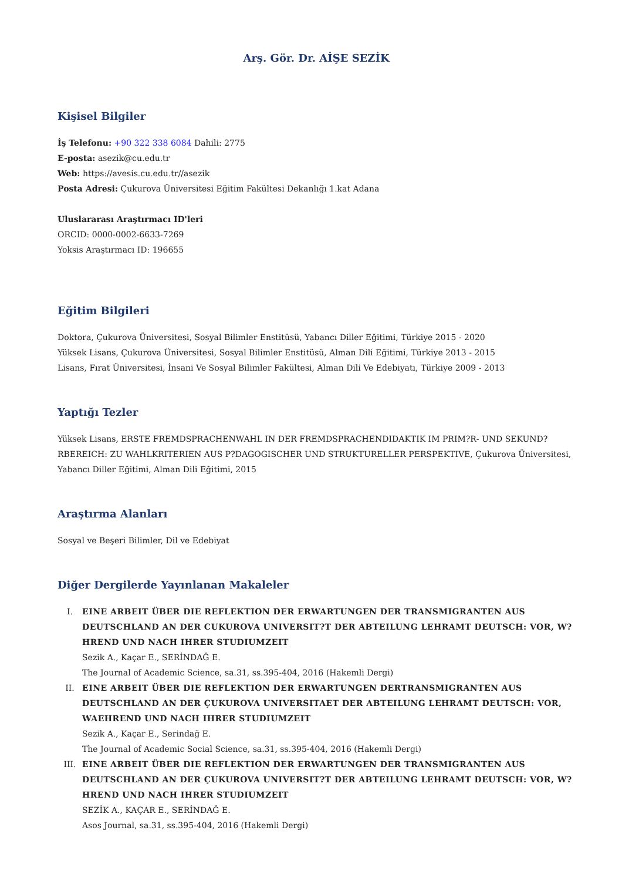Arş. Gör. Dr. AİŞE SEZİK
Kişisel Bilgiler
İş Telefonu: +90 322 338 6084 Dahili: 2775
E-posta: asezik@cu.edu.tr
Web: https://avesis.cu.edu.tr//asezik
Posta Adresi: Çukurova Üniversitesi Eğitim Fakültesi Dekanlığı 1.kat Adana
Uluslararası Araştırmacı ID'leri
ORCID: 0000-0002-6633-7269
Yoksis Araştırmacı ID: 196655
Eğitim Bilgileri
Doktora, Çukurova Üniversitesi, Sosyal Bilimler Enstitüsü, Yabancı Diller Eğitimi, Türkiye 2015 - 2020
Yüksek Lisans, Çukurova Üniversitesi, Sosyal Bilimler Enstitüsü, Alman Dili Eğitimi, Türkiye 2013 - 2015
Lisans, Fırat Üniversitesi, İnsani Ve Sosyal Bilimler Fakültesi, Alman Dili Ve Edebiyatı, Türkiye 2009 - 2013
Yaptığı Tezler
Yüksek Lisans, ERSTE FREMDSPRACHENWAHL IN DER FREMDSPRACHENDIDAKTIK IM PRIM?R- UND SEKUND? RBEREICH: ZU WAHLKRITERIEN AUS P?DAGOGISCHER UND STRUKTURELLER PERSPEKTIVE, Çukurova Üniversitesi, Yabancı Diller Eğitimi, Alman Dili Eğitimi, 2015
Araştırma Alanları
Sosyal ve Beşeri Bilimler, Dil ve Edebiyat
Diğer Dergilerde Yayınlanan Makaleler
I.
EINE ARBEIT ÜBER DIE REFLEKTION DER ERWARTUNGEN DER TRANSMIGRANTEN AUS DEUTSCHLAND AN DER CUKUROVA UNIVERSIT?T DER ABTEILUNG LEHRAMT DEUTSCH: VOR, W? HREND UND NACH IHRER STUDIUMZEIT
Sezik A., Kaçar E., SERİNDAĞ E.
The Journal of Academic Science, sa.31, ss.395-404, 2016 (Hakemli Dergi)
II.
EINE ARBEIT ÜBER DIE REFLEKTION DER ERWARTUNGEN DERTRANSMIGRANTEN AUS DEUTSCHLAND AN DER ÇUKUROVA UNIVERSITAET DER ABTEILUNG LEHRAMT DEUTSCH: VOR, WAEHREND UND NACH IHRER STUDIUMZEIT
Sezik A., Kaçar E., Serindağ E.
The Journal of Academic Social Science, sa.31, ss.395-404, 2016 (Hakemli Dergi)
III.
EINE ARBEIT ÜBER DIE REFLEKTION DER ERWARTUNGEN DER TRANSMIGRANTEN AUS DEUTSCHLAND AN DER ÇUKUROVA UNIVERSIT?T DER ABTEILUNG LEHRAMT DEUTSCH: VOR, W? HREND UND NACH IHRER STUDIUMZEIT
SEZİK A., KAÇAR E., SERİNDAĞ E.
Asos Journal, sa.31, ss.395-404, 2016 (Hakemli Dergi)